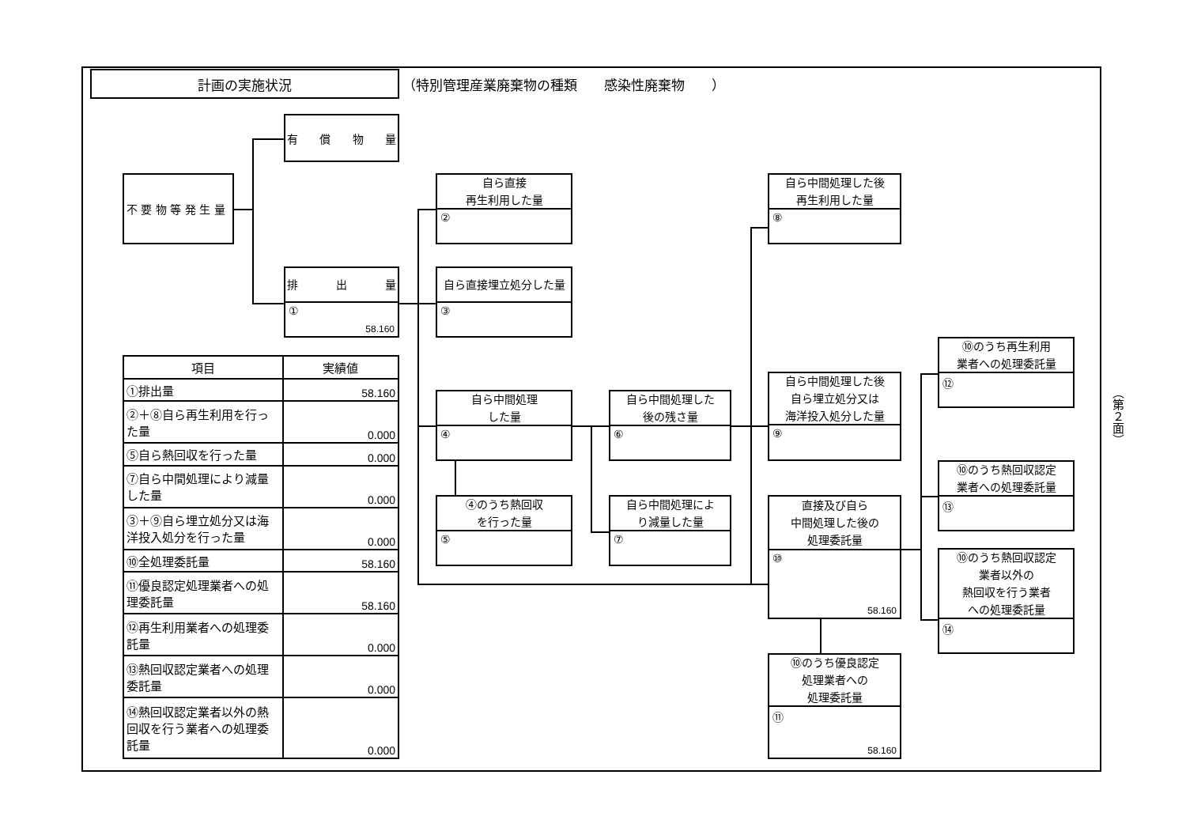計画の実施状況
（特別管理産業廃棄物の種類　　感染性廃棄物　　）
有 償 物 量
不 要 物 等 発 生 量
排 出 量
①
58.160
自ら直接
再生利用した量
②
自ら直接埋立処分した量
③
自ら中間処理した後
再生利用した量
⑧
| 項目 | 実績値 |
| --- | --- |
| ①排出量 | 58.160 |
| ②＋⑧自ら再生利用を行った量 | 0.000 |
| ⑤自ら熱回収を行った量 | 0.000 |
| ⑦自ら中間処理により減量した量 | 0.000 |
| ③＋⑨自ら埋立処分又は海洋投入処分を行った量 | 0.000 |
| ⑩全処理委託量 | 58.160 |
| ⑪優良認定処理業者への処理委託量 | 58.160 |
| ⑫再生利用業者への処理委託量 | 0.000 |
| ⑬熱回収認定業者への処理委託量 | 0.000 |
| ⑭熱回収認定業者以外の熱回収を行う業者への処理委託量 | 0.000 |
自ら中間処理
した量
④
④のうち熱回収
を行った量
⑤
自ら中間処理した
後の残さ量
⑥
自ら中間処理によ
り減量した量
⑦
自ら中間処理した後
自ら埋立処分又は
海洋投入処分した量
⑨
直接及び自ら
中間処理した後の
処理委託量
⑩
58.160
⑩のうち優良認定
処理業者への
処理委託量
⑪
58.160
⑩のうち再生利用
業者への処理委託量
⑫
⑩のうち熱回収認定
業者への処理委託量
⑬
⑩のうち熱回収認定
業者以外の
熱回収を行う業者
への処理委託量
⑭
（第２面）